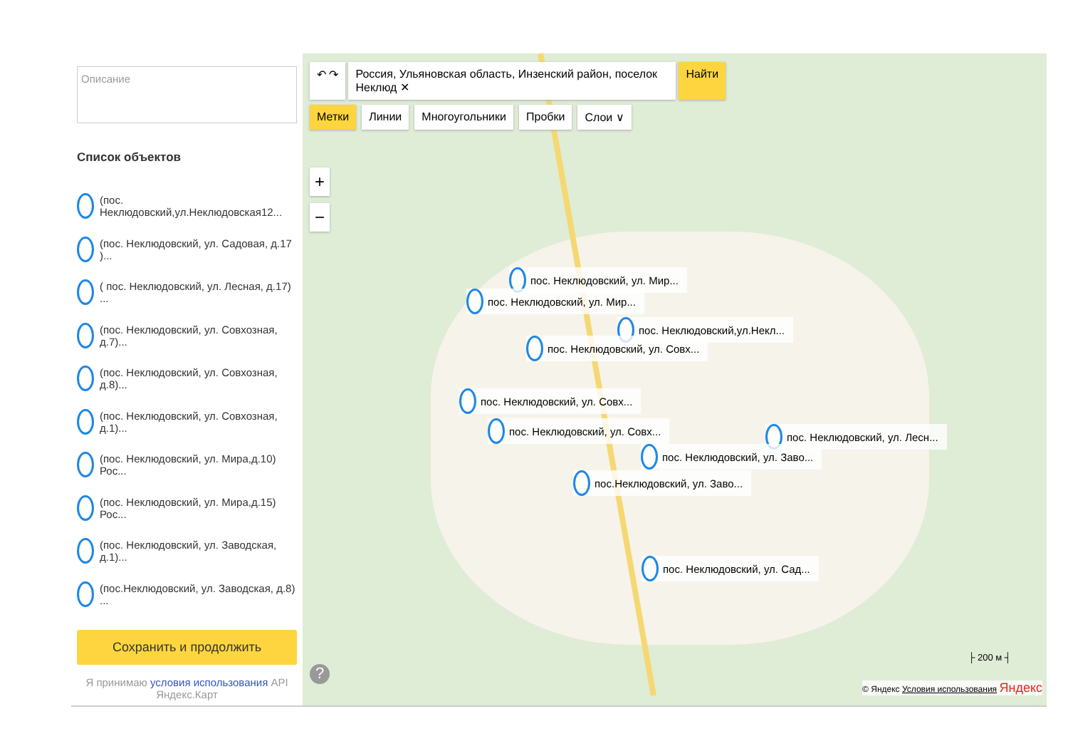Описание
Список объектов
(пос. Неклюдовский,ул.Неклюдовская12...
(пос. Неклюдовский, ул. Садовая, д.17 )...
( пос. Неклюдовский, ул. Лесная, д.17) ...
(пос. Неклюдовский, ул. Совхозная, д.7)...
(пос. Неклюдовский, ул. Совхозная, д.8)...
(пос. Неклюдовский, ул. Совхозная, д.1)...
(пос. Неклюдовский, ул. Мира,д.10) Рос...
(пос. Неклюдовский, ул. Мира,д.15) Рос...
(пос. Неклюдовский, ул. Заводская, д.1)...
(пос.Неклюдовский, ул. Заводская, д.8) ...
Сохранить и продолжить
Я принимаю условия использования API Яндекс.Карт
↶ ↷ Россия, Ульяновская область, Инзенский район, поселок Неклюд ✕ Найти
Метки Линии Многоугольники Пробки Слои ∨
+
−
пос. Неклюдовский, ул. Мир...
пос. Неклюдовский, ул. Мир...
пос. Неклюдовский,ул.Некл...
пос. Неклюдовский, ул. Совх...
пос. Неклюдовский, ул. Совх...
пос. Неклюдовский, ул. Совх... пос. Неклюдовский, ул. Лесн...
пос. Неклюдовский, ул. Заво...
пос.Неклюдовский, ул. Заво...
пос. Неклюдовский, ул. Сад...
├ 200 м ┤
?
© Яндекс Условия использования Яндекс